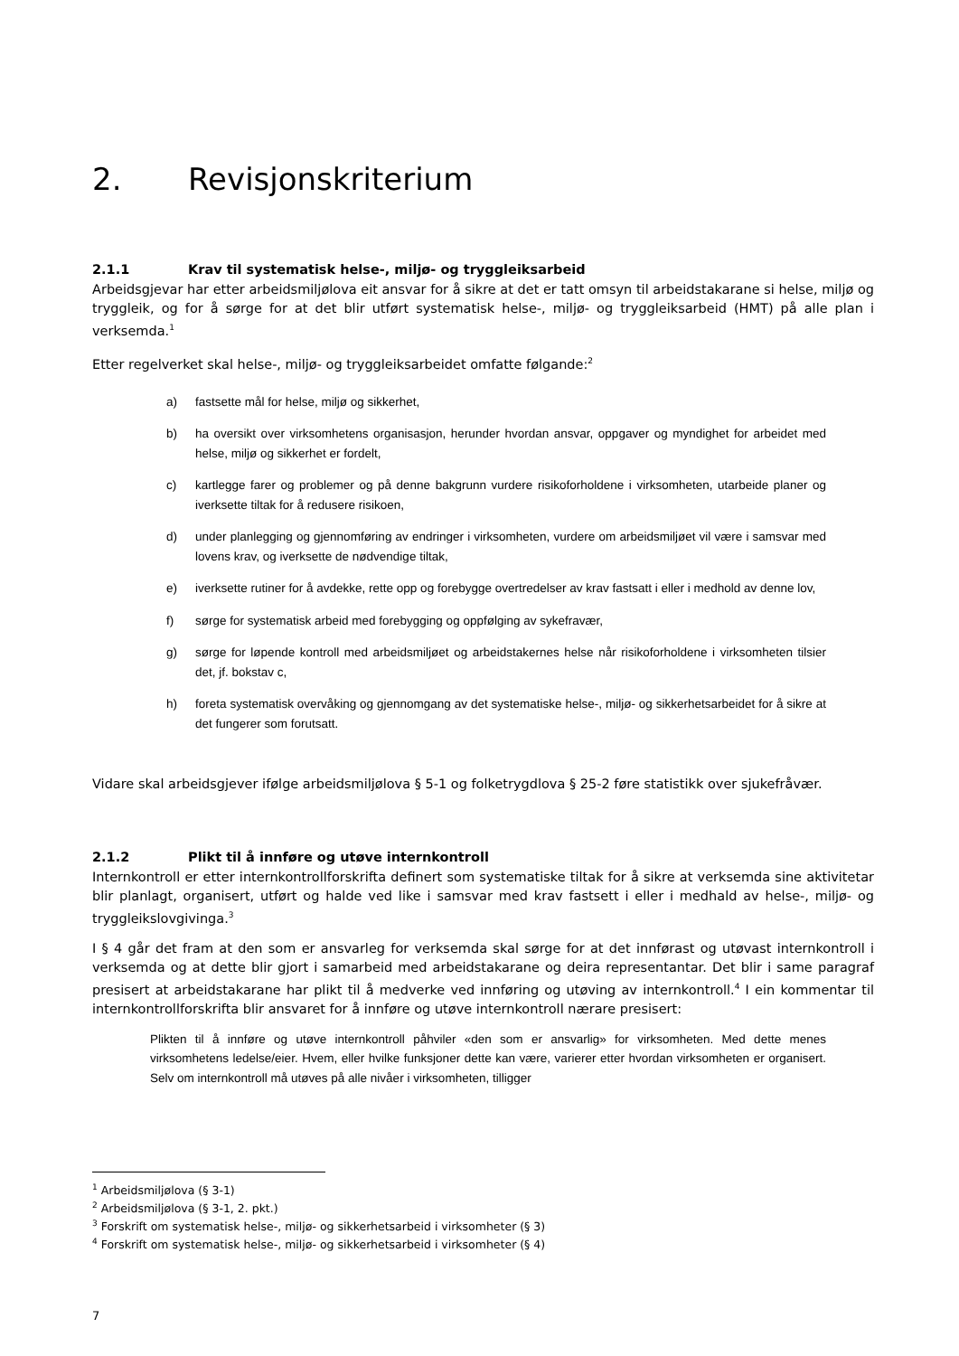2. Revisjonskriterium
2.1.1 Krav til systematisk helse-, miljø- og tryggleiksarbeid
Arbeidsgjevar har etter arbeidsmiljølova eit ansvar for å sikre at det er tatt omsyn til arbeidstakarane si helse, miljø og tryggleik, og for å sørge for at det blir utført systematisk helse-, miljø- og tryggleiksarbeid (HMT) på alle plan i verksemda.<sup>1</sup>
Etter regelverket skal helse-, miljø- og tryggleiksarbeidet omfatte følgande:<sup>2</sup>
a) fastsette mål for helse, miljø og sikkerhet,
b) ha oversikt over virksomhetens organisasjon, herunder hvordan ansvar, oppgaver og myndighet for arbeidet med helse, miljø og sikkerhet er fordelt,
c) kartlegge farer og problemer og på denne bakgrunn vurdere risikoforholdene i virksomheten, utarbeide planer og iverksette tiltak for å redusere risikoen,
d) under planlegging og gjennomføring av endringer i virksomheten, vurdere om arbeidsmiljøet vil være i samsvar med lovens krav, og iverksette de nødvendige tiltak,
e) iverksette rutiner for å avdekke, rette opp og forebygge overtredelser av krav fastsatt i eller i medhold av denne lov,
f) sørge for systematisk arbeid med forebygging og oppfølging av sykefravær,
g) sørge for løpende kontroll med arbeidsmiljøet og arbeidstakernes helse når risikoforholdene i virksomheten tilsier det, jf. bokstav c,
h) foreta systematisk overvåking og gjennomgang av det systematiske helse-, miljø- og sikkerhetsarbeidet for å sikre at det fungerer som forutsatt.
Vidare skal arbeidsgjever ifølge arbeidsmiljølova § 5-1 og folketrygdlova § 25-2 føre statistikk over sjukefråvær.
2.1.2 Plikt til å innføre og utøve internkontroll
Internkontroll er etter internkontrollforskrifta definert som systematiske tiltak for å sikre at verksemda sine aktivitetar blir planlagt, organisert, utført og halde ved like i samsvar med krav fastsett i eller i medhald av helse-, miljø- og tryggleikslovgivinga.<sup>3</sup>
I § 4 går det fram at den som er ansvarleg for verksemda skal sørge for at det innførast og utøvast internkontroll i verksemda og at dette blir gjort i samarbeid med arbeidstakarane og deira representantar. Det blir i same paragraf presisert at arbeidstakarane har plikt til å medverke ved innføring og utøving av internkontroll.<sup>4</sup> I ein kommentar til internkontrollforskrifta blir ansvaret for å innføre og utøve internkontroll nærare presisert:
Plikten til å innføre og utøve internkontroll påhviler «den som er ansvarlig» for virksomheten. Med dette menes virksomhetens ledelse/eier. Hvem, eller hvilke funksjoner dette kan være, varierer etter hvordan virksomheten er organisert. Selv om internkontroll må utøves på alle nivåer i virksomheten, tilligger
<sup>1</sup> Arbeidsmiljølova (§ 3-1)
<sup>2</sup> Arbeidsmiljølova (§ 3-1, 2. pkt.)
<sup>3</sup> Forskrift om systematisk helse-, miljø- og sikkerhetsarbeid i virksomheter (§ 3)
<sup>4</sup> Forskrift om systematisk helse-, miljø- og sikkerhetsarbeid i virksomheter (§ 4)
7